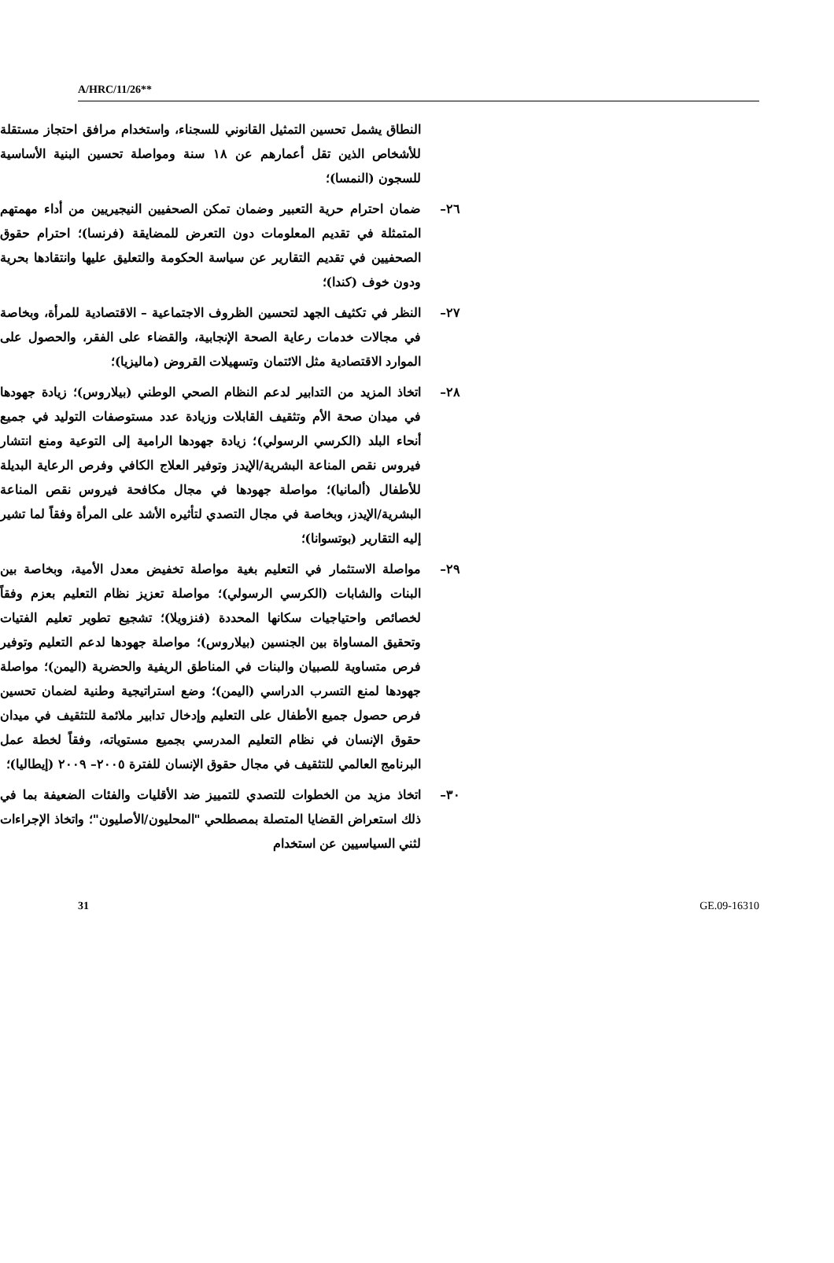A/HRC/11/26**
النطاق يشمل تحسين التمثيل القانوني للسجناء، واستخدام مرافق احتجاز مستقلة للأشخاص الذين تقل أعمارهم عن ١٨ سنة ومواصلة تحسين البنية الأساسية للسجون (النمسا)؛
٢٦– ضمان احترام حرية التعبير وضمان تمكن الصحفيين النيجيريين من أداء مهمتهم المتمثلة في تقديم المعلومات دون التعرض للمضايقة (فرنسا)؛ احترام حقوق الصحفيين في تقديم التقارير عن سياسة الحكومة والتعليق عليها وانتقادها بحرية ودون خوف (كندا)؛
٢٧– النظر في تكثيف الجهد لتحسين الظروف الاجتماعية – الاقتصادية للمرأة، وبخاصة في مجالات خدمات رعاية الصحة الإنجابية، والقضاء على الفقر، والحصول على الموارد الاقتصادية مثل الائتمان وتسهيلات القروض (ماليزيا)؛
٢٨– اتخاذ المزيد من التدابير لدعم النظام الصحي الوطني (بيلاروس)؛ زيادة جهودها في ميدان صحة الأم وتثقيف القابلات وزيادة عدد مستوصفات التوليد في جميع أنحاء البلد (الكرسي الرسولي)؛ زيادة جهودها الرامية إلى التوعية ومنع انتشار فيروس نقص المناعة البشرية/الإيدز وتوفير العلاج الكافي وفرص الرعاية البديلة للأطفال (ألمانيا)؛ مواصلة جهودها في مجال مكافحة فيروس نقص المناعة البشرية/الإيدز، وبخاصة في مجال التصدي لتأثيره الأشد على المرأة وفقاً لما تشير إليه التقارير (بوتسوانا)؛
٢٩– مواصلة الاستثمار في التعليم بغية مواصلة تخفيض معدل الأمية، وبخاصة بين البنات والشابات (الكرسي الرسولي)؛ مواصلة تعزيز نظام التعليم بعزم وفقاً لخصائص واحتياجيات سكانها المحددة (فنزويلا)؛ تشجيع تطوير تعليم الفتيات وتحقيق المساواة بين الجنسين (بيلاروس)؛ مواصلة جهودها لدعم التعليم وتوفير فرص متساوية للصبيان والبنات في المناطق الريفية والحضرية (اليمن)؛ مواصلة جهودها لمنع التسرب الدراسي (اليمن)؛ وضع استراتيجية وطنية لضمان تحسين فرص حصول جميع الأطفال على التعليم وإدخال تدابير ملائمة للتثقيف في ميدان حقوق الإنسان في نظام التعليم المدرسي بجميع مستوياته، وفقاً لخطة عمل البرنامج العالمي للتثقيف في مجال حقوق الإنسان للفترة ٢٠٠٥– ٢٠٠٩ (إيطاليا)؛
٣٠– اتخاذ مزيد من الخطوات للتصدي للتمييز ضد الأقليات والفئات الضعيفة بما في ذلك استعراض القضايا المتصلة بمصطلحي "المحليون/الأصليون"؛ واتخاذ الإجراءات لثني السياسيين عن استخدام
31 GE.09-16310